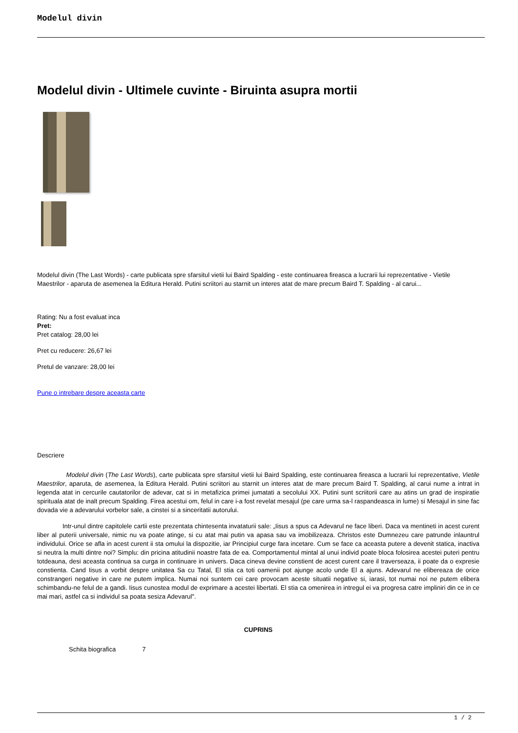Modelul divin
Modelul divin - Ultimele cuvinte - Biruinta asupra mortii
Modelul divin (The Last Words) - carte publicata spre sfarsitul vietii lui Baird Spalding - este continuarea fireasca a lucrarii lui reprezentative - Vietile Maestrilor - aparuta de asemenea la Editura Herald. Putini scriitori au starnit un interes atat de mare precum Baird T. Spalding - al carui...
Rating: Nu a fost evaluat inca
Pret:
Pret catalog: 28,00 lei
Pret cu reducere: 26,67 lei
Pretul de vanzare: 28,00 lei
Pune o intrebare despre aceasta carte
Descriere
Modelul divin (The Last Words), carte publicata spre sfarsitul vietii lui Baird Spalding, este continuarea fireasca a lucrarii lui reprezentative, Vietile Maestrilor, aparuta, de asemenea, la Editura Herald. Putini scriitori au starnit un interes atat de mare precum Baird T. Spalding, al carui nume a intrat in legenda atat in cercurile cautatorilor de adevar, cat si in metafizica primei jumatati a secolului XX. Putini sunt scriitorii care au atins un grad de inspiratie spirituala atat de inalt precum Spalding. Firea acestui om, felul in care i-a fost revelat mesajul (pe care urma sa-l raspandeasca in lume) si Mesajul in sine fac dovada vie a adevarului vorbelor sale, a cinstei si a sinceritatii autorului.
Intr-unul dintre capitolele cartii este prezentata chintesenta invataturii sale: „Iisus a spus ca Adevarul ne face liberi. Daca va mentineti in acest curent liber al puterii universale, nimic nu va poate atinge, si cu atat mai putin va apasa sau va imobilizeaza. Christos este Dumnezeu care patrunde inlauntrul individului. Orice se afla in acest curent ii sta omului la dispozitie, iar Principiul curge fara incetare. Cum se face ca aceasta putere a devenit statica, inactiva si neutra la multi dintre noi? Simplu: din pricina atitudinii noastre fata de ea. Comportamentul mintal al unui individ poate bloca folosirea acestei puteri pentru totdeauna, desi aceasta continua sa curga in continuare in univers. Daca cineva devine constient de acest curent care il traverseaza, ii poate da o expresie constienta. Cand Iisus a vorbit despre unitatea Sa cu Tatal, El stia ca toti oamenii pot ajunge acolo unde El a ajuns. Adevarul ne elibereaza de orice constrangeri negative in care ne putem implica. Numai noi suntem cei care provocam aceste situatii negative si, iarasi, tot numai noi ne putem elibera schimbandu-ne felul de a gandi. Iisus cunostea modul de exprimare a acestei libertati. El stia ca omenirea in intregul ei va progresa catre impliniri din ce in ce mai mari, astfel ca si individul sa poata sesiza Adevarul".
CUPRINS
Schita biografica 7
1 / 2